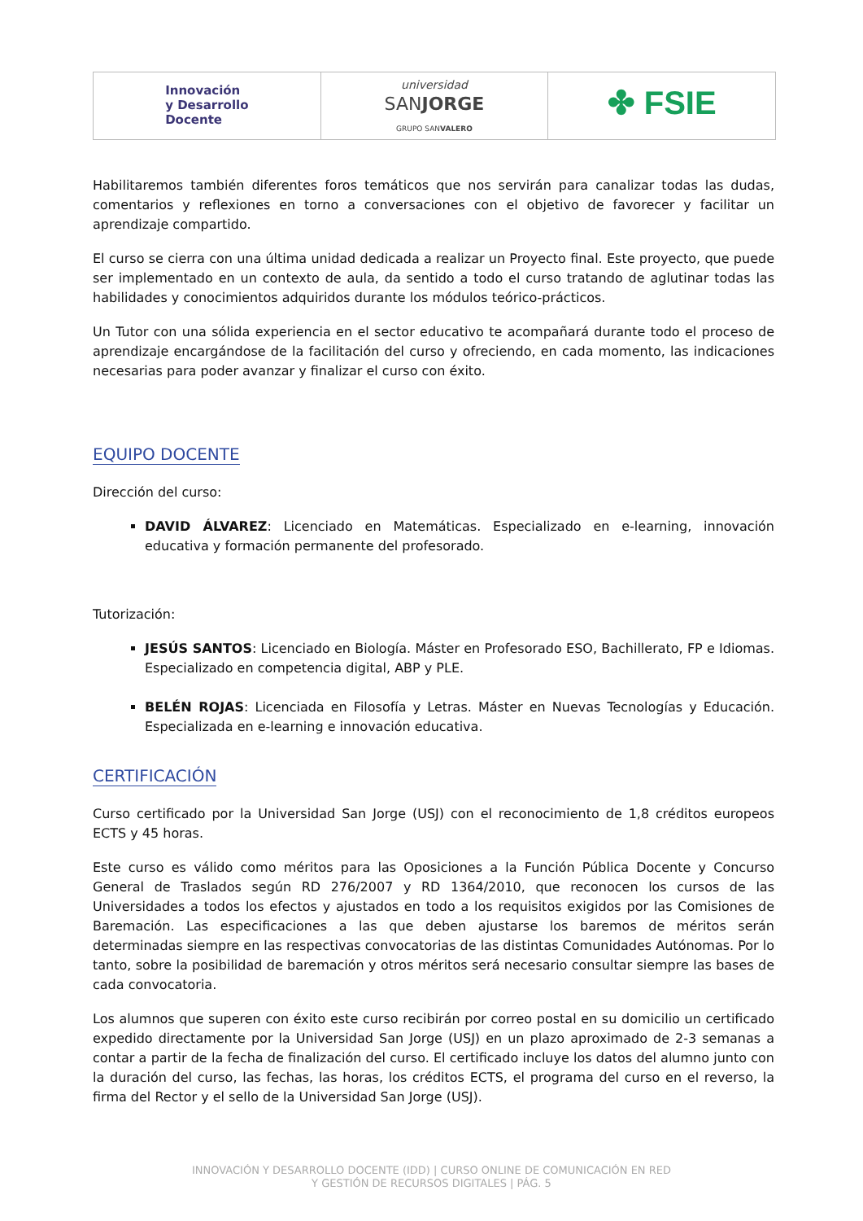| Innovación y Desarrollo Docente | universidad SAN JORGE GRUPO SAN VALERO | ✤ FSIE |
Habilitaremos también diferentes foros temáticos que nos servirán para canalizar todas las dudas, comentarios y reflexiones en torno a conversaciones con el objetivo de favorecer y facilitar un aprendizaje compartido.
El curso se cierra con una última unidad dedicada a realizar un Proyecto final. Este proyecto, que puede ser implementado en un contexto de aula, da sentido a todo el curso tratando de aglutinar todas las habilidades y conocimientos adquiridos durante los módulos teórico-prácticos.
Un Tutor con una sólida experiencia en el sector educativo te acompañará durante todo el proceso de aprendizaje encargándose de la facilitación del curso y ofreciendo, en cada momento, las indicaciones necesarias para poder avanzar y finalizar el curso con éxito.
EQUIPO DOCENTE
Dirección del curso:
DAVID ÁLVAREZ: Licenciado en Matemáticas. Especializado en e-learning, innovación educativa y formación permanente del profesorado.
Tutorización:
JESÚS SANTOS: Licenciado en Biología. Máster en Profesorado ESO, Bachillerato, FP e Idiomas. Especializado en competencia digital, ABP y PLE.
BELÉN ROJAS: Licenciada en Filosofía y Letras. Máster en Nuevas Tecnologías y Educación. Especializada en e-learning e innovación educativa.
CERTIFICACIÓN
Curso certificado por la Universidad San Jorge (USJ) con el reconocimiento de 1,8 créditos europeos ECTS y 45 horas.
Este curso es válido como méritos para las Oposiciones a la Función Pública Docente y Concurso General de Traslados según RD 276/2007 y RD 1364/2010, que reconocen los cursos de las Universidades a todos los efectos y ajustados en todo a los requisitos exigidos por las Comisiones de Baremación. Las especificaciones a las que deben ajustarse los baremos de méritos serán determinadas siempre en las respectivas convocatorias de las distintas Comunidades Autónomas. Por lo tanto, sobre la posibilidad de baremación y otros méritos será necesario consultar siempre las bases de cada convocatoria.
Los alumnos que superen con éxito este curso recibirán por correo postal en su domicilio un certificado expedido directamente por la Universidad San Jorge (USJ) en un plazo aproximado de 2-3 semanas a contar a partir de la fecha de finalización del curso. El certificado incluye los datos del alumno junto con la duración del curso, las fechas, las horas, los créditos ECTS, el programa del curso en el reverso, la firma del Rector y el sello de la Universidad San Jorge (USJ).
INNOVACIÓN Y DESARROLLO DOCENTE (IDD) | CURSO ONLINE DE COMUNICACIÓN EN RED
Y GESTIÓN DE RECURSOS DIGITALES | PÁG. 5